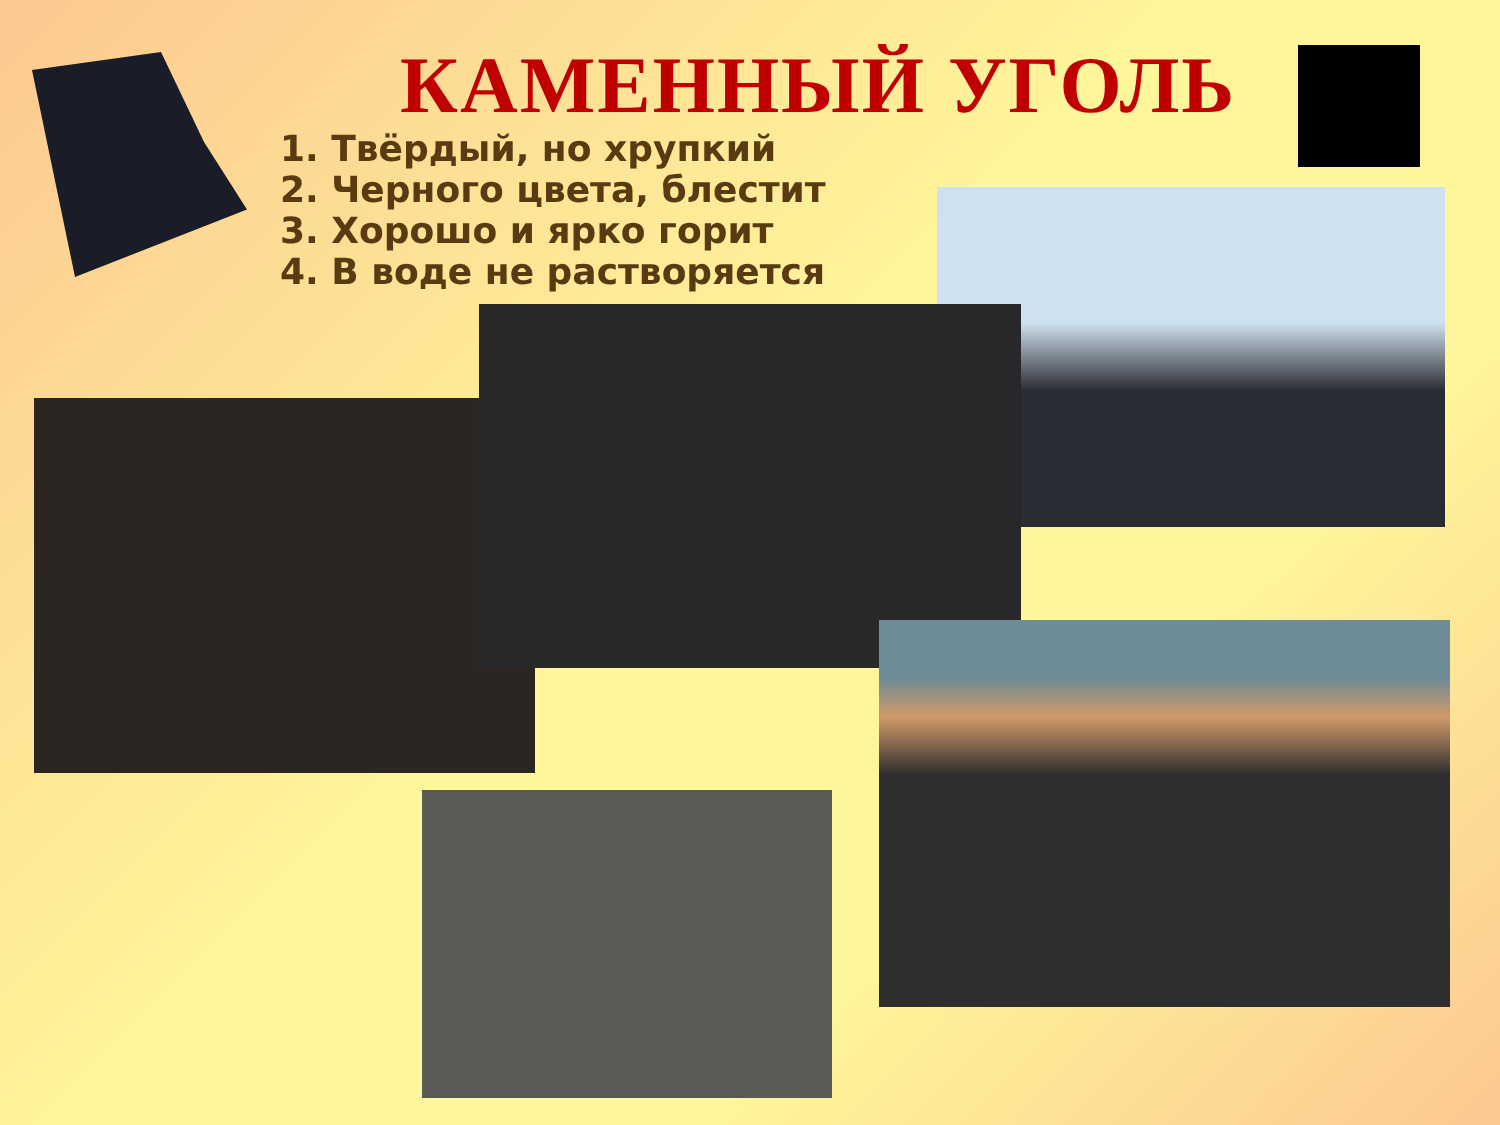КАМЕННЫЙ УГОЛЬ
1. Твёрдый, но хрупкий
2. Черного цвета, блестит
3. Хорошо и ярко горит
4. В воде не растворяется